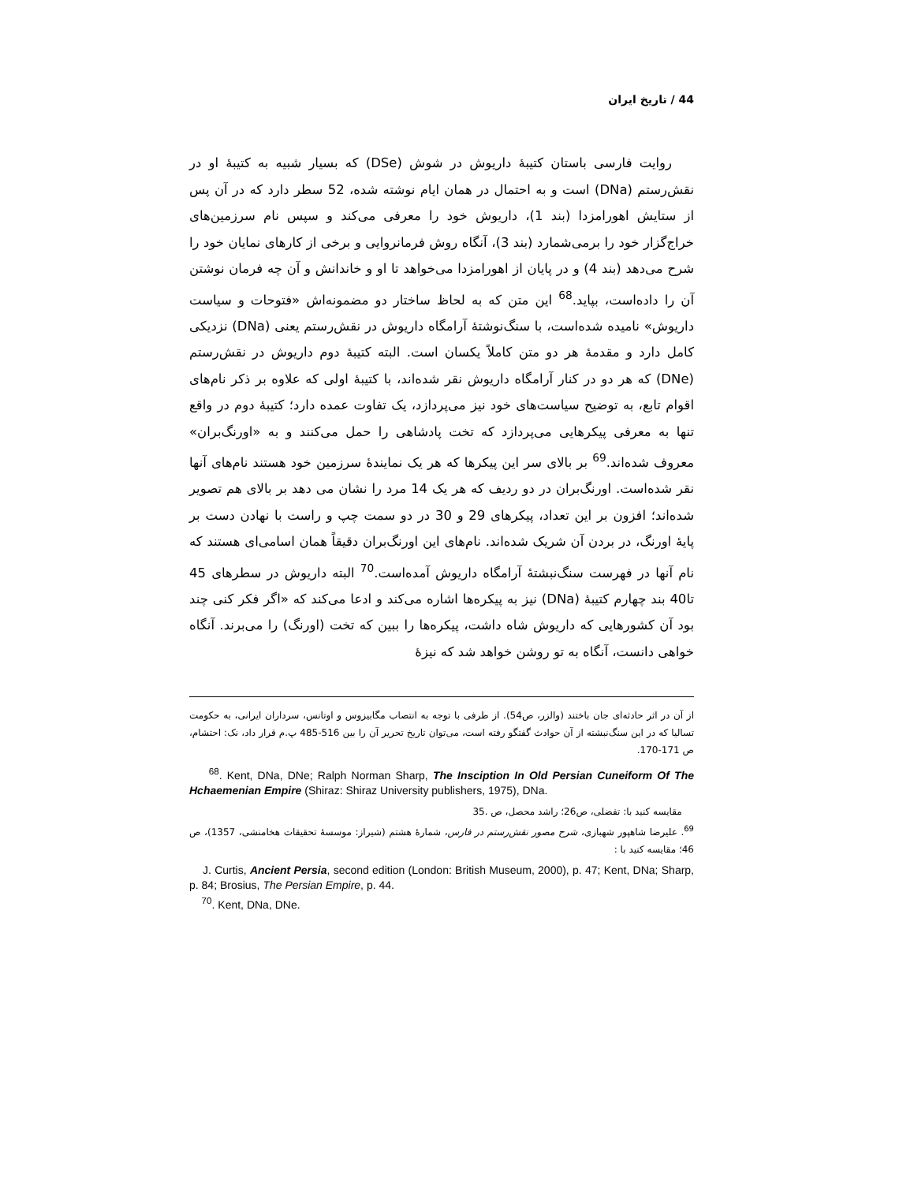44 / تاریخ ایران
روایت فارسی باستان کتیبهٔ داریوش در شوش (DSe) که بسیار شبیه به کتیبهٔ او در نقش‌رستم (DNa) است و به احتمال در همان ایام نوشته شده، 52 سطر دارد که در آن پس از ستایش اهورامزدا (بند 1)، داریوش خود را معرفی می‌کند و سپس نام سرزمین‌های خراج‌گزار خود را برمی‌شمارد (بند 3)، آنگاه روش فرمانروایی و برخی از کارهای نمایان خود را شرح می‌دهد (بند 4) و در پایان از اهورامزدا می‌خواهد تا او و خاندانش و آن چه فرمان نوشتن آن را داده‌است، بپاید.<sup>68</sup> این متن که به لحاظ ساختار دو مضمونه‌اش «فتوحات و سیاست داریوش» نامیده شده‌است، با سنگ‌نوشتهٔ آرامگاه داریوش در نقش‌رستم یعنی (DNa) نزدیکی کامل دارد و مقدمهٔ هر دو متن کاملاً یکسان است. البته کتیبهٔ دوم داریوش در نقش‌رستم (DNe) که هر دو در کنار آرامگاه داریوش نقر شده‌اند، با کتیبهٔ اولی که علاوه بر ذکر نام‌های اقوام تابع، به توضیح سیاست‌های خود نیز می‌پردازد، یک تفاوت عمده دارد؛ کتیبهٔ دوم در واقع تنها به معرفی پیکرهایی می‌پردازد که تخت پادشاهی را حمل می‌کنند و به «اورنگ‌بران» معروف شده‌اند.<sup>69</sup> بر بالای سر این پیکرها که هر یک نمایندهٔ سرزمین خود هستند نام‌های آنها نقر شده‌است. اورنگ‌بران در دو ردیف که هر یک 14 مرد را نشان می دهد بر بالای هم تصویر شده‌اند؛ افزون بر این تعداد، پیکرهای 29 و 30 در دو سمت چپ و راست با نهادن دست بر پایهٔ اورنگ، در بردن آن شریک شده‌اند. نام‌های این اورنگ‌بران دقیقاً همان اسامی‌ای هستند که نام آنها در فهرست سنگ‌نبشتهٔ آرامگاه داریوش آمده‌است.<sup>70</sup> البته داریوش در سطرهای 45 تا40 بند چهارم کتیبهٔ (DNa) نیز به پیکره‌ها اشاره می‌کند و ادعا می‌کند که «اگر فکر کنی چند بود آن کشورهایی که داریوش شاه داشت، پیکره‌ها را ببین که تخت (اورنگ) را می‌برند. آنگاه خواهی دانست، آنگاه به تو روشن خواهد شد که نیزهٔ
از آن در اثر حادثه‌ای جان باختند (والزر، ص54). از طرفی با توجه به انتصاب مگابیزوس و اوتانس، سرداران ایرانی، به حکومت تسالیا که در این سنگ‌نبشته از آن حوادث گفتگو رفته است، می‌توان تاریخ تحریر آن را بین 516-485 پ.م قرار داد، نک: احتشام، ص 171-170.
<sup>68</sup>. Kent, DNa, DNe; Ralph Norman Sharp, The Insciption In Old Persian Cuneiform Of The Hchaemenian Empire (Shiraz: Shiraz University publishers, 1975), DNa.
مقایسه کنید با: تفضلی، ص26؛ راشد محصل، ص .35
<sup>69</sup>. علیرضا شاهپور شهبازی، شرح مصور نقش‌رستم در فارس، شمارهٔ هشتم (شیراز: موسسهٔ تحقیقات هخامنشی، 1357)، ص 46؛ مقایسه کنید با :
J. Curtis, Ancient Persia, second edition (London: British Museum, 2000), p. 47; Kent, DNa; Sharp, p. 84; Brosius, The Persian Empire, p. 44.
<sup>70</sup>. Kent, DNa, DNe.